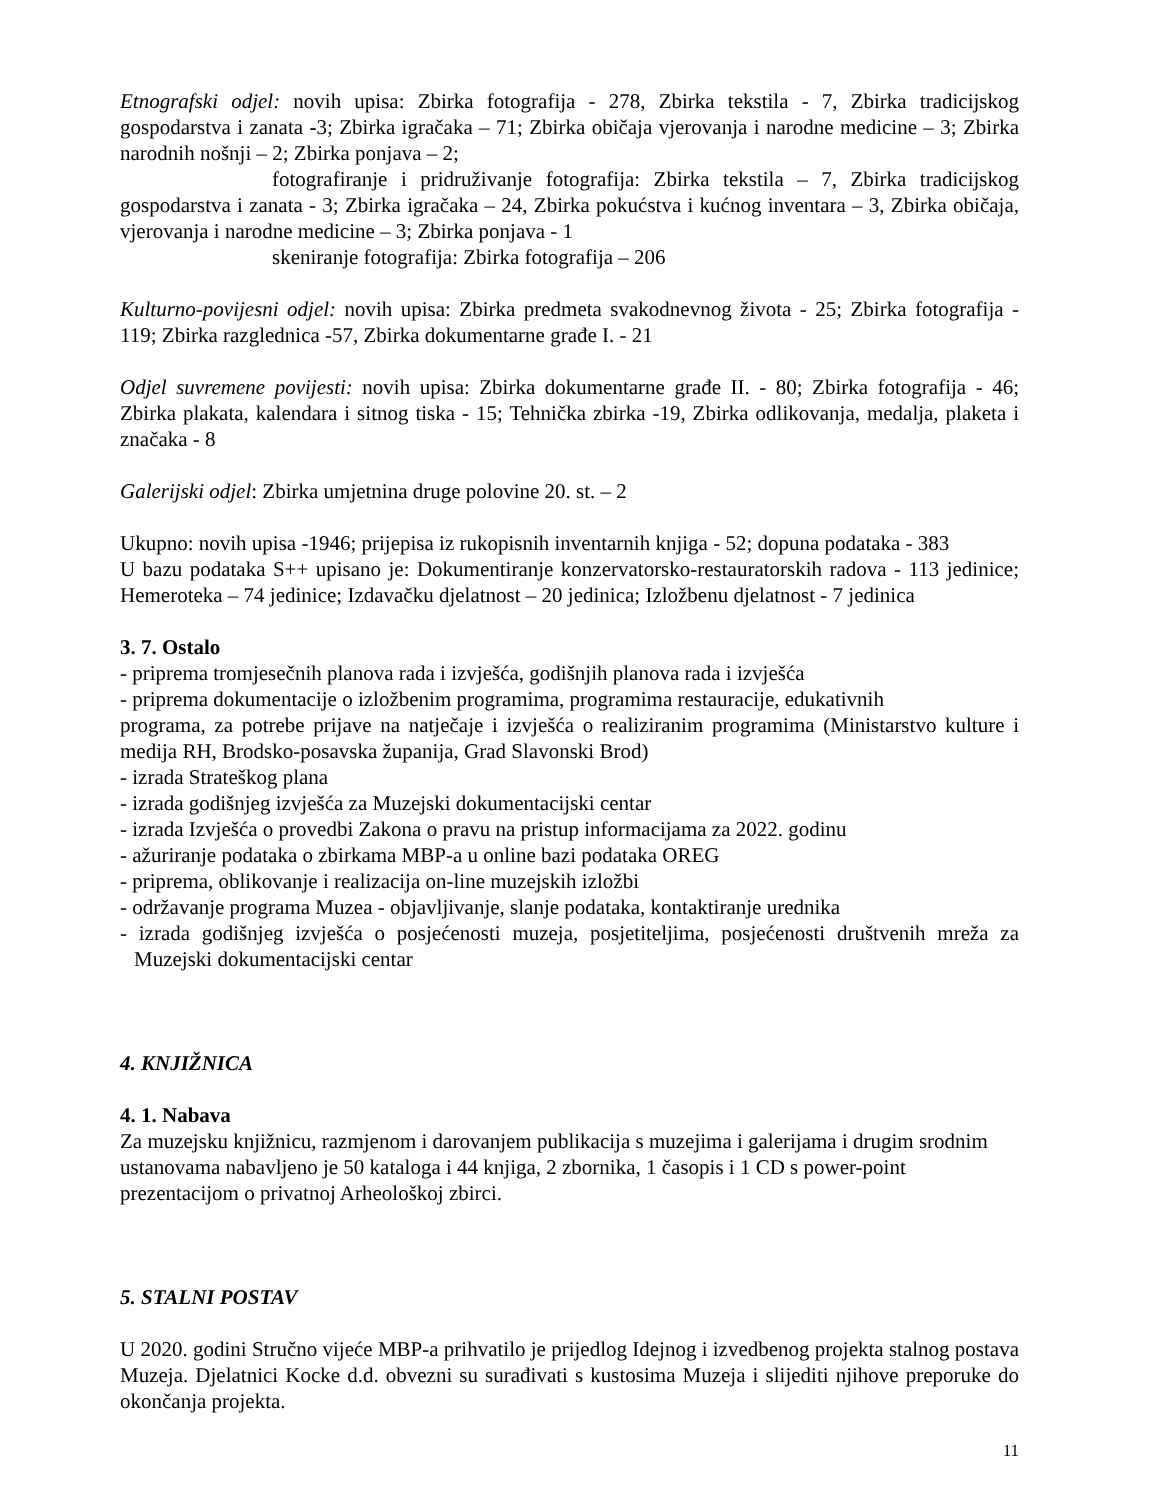Etnografski odjel: novih upisa: Zbirka fotografija - 278, Zbirka tekstila - 7, Zbirka tradicijskog gospodarstva i zanata -3; Zbirka igračaka – 71; Zbirka običaja vjerovanja i narodne medicine – 3; Zbirka narodnih nošnji – 2; Zbirka ponjava – 2;
fotografiranje i pridruživanje fotografija: Zbirka tekstila – 7, Zbirka tradicijskog gospodarstva i zanata - 3; Zbirka igračaka – 24, Zbirka pokućstva i kućnog inventara – 3, Zbirka običaja, vjerovanja i narodne medicine – 3; Zbirka ponjava - 1
skeniranje fotografija: Zbirka fotografija – 206
Kulturno-povijesni odjel: novih upisa: Zbirka predmeta svakodnevnog života - 25; Zbirka fotografija - 119; Zbirka razglednica -57, Zbirka dokumentarne građe I. - 21
Odjel suvremene povijesti: novih upisa: Zbirka dokumentarne građe II. - 80; Zbirka fotografija - 46; Zbirka plakata, kalendara i sitnog tiska - 15; Tehnička zbirka -19, Zbirka odlikovanja, medalja, plaketa i značaka - 8
Galerijski odjel: Zbirka umjetnina druge polovine 20. st. – 2
Ukupno: novih upisa -1946; prijepisa iz rukopisnih inventarnih knjiga - 52; dopuna podataka - 383
U bazu podataka S++ upisano je: Dokumentiranje konzervatorsko-restauratorskih radova - 113 jedinice; Hemeroteka – 74 jedinice; Izdavačku djelatnost – 20 jedinica; Izložbenu djelatnost - 7 jedinica
3. 7. Ostalo
- priprema tromjesečnih planova rada i izvješća, godišnjih planova rada i izvješća
- priprema dokumentacije o izložbenim programima, programima restauracije, edukativnih
programa, za potrebe prijave na natječaje i izvješća o realiziranim programima (Ministarstvo kulture i medija RH, Brodsko-posavska županija, Grad Slavonski Brod)
- izrada Strateškog plana
- izrada godišnjeg izvješća za Muzejski dokumentacijski centar
- izrada Izvješća o provedbi Zakona o pravu na pristup informacijama za 2022. godinu
- ažuriranje podataka o zbirkama MBP-a u online bazi podataka OREG
- priprema, oblikovanje i realizacija on-line muzejskih izložbi
- održavanje programa Muzea - objavljivanje, slanje podataka, kontaktiranje urednika
- izrada godišnjeg izvješća o posjećenosti muzeja, posjetiteljima, posjećenosti društvenih mreža za Muzejski dokumentacijski centar
4. KNJIŽNICA
4. 1. Nabava
Za muzejsku knjižnicu, razmjenom i darovanjem publikacija s muzejima i galerijama i drugim srodnim ustanovama nabavljeno je 50 kataloga i 44 knjiga, 2 zbornika, 1 časopis i 1 CD s power-point prezentacijom o privatnoj Arheološkoj zbirci.
5. STALNI POSTAV
U 2020. godini Stručno vijeće MBP-a prihvatilo je prijedlog Idejnog i izvedbenog projekta stalnog postava Muzeja. Djelatnici Kocke d.d. obvezni su surađivati s kustosima Muzeja i slijediti njihove preporuke do okončanja projekta.
11